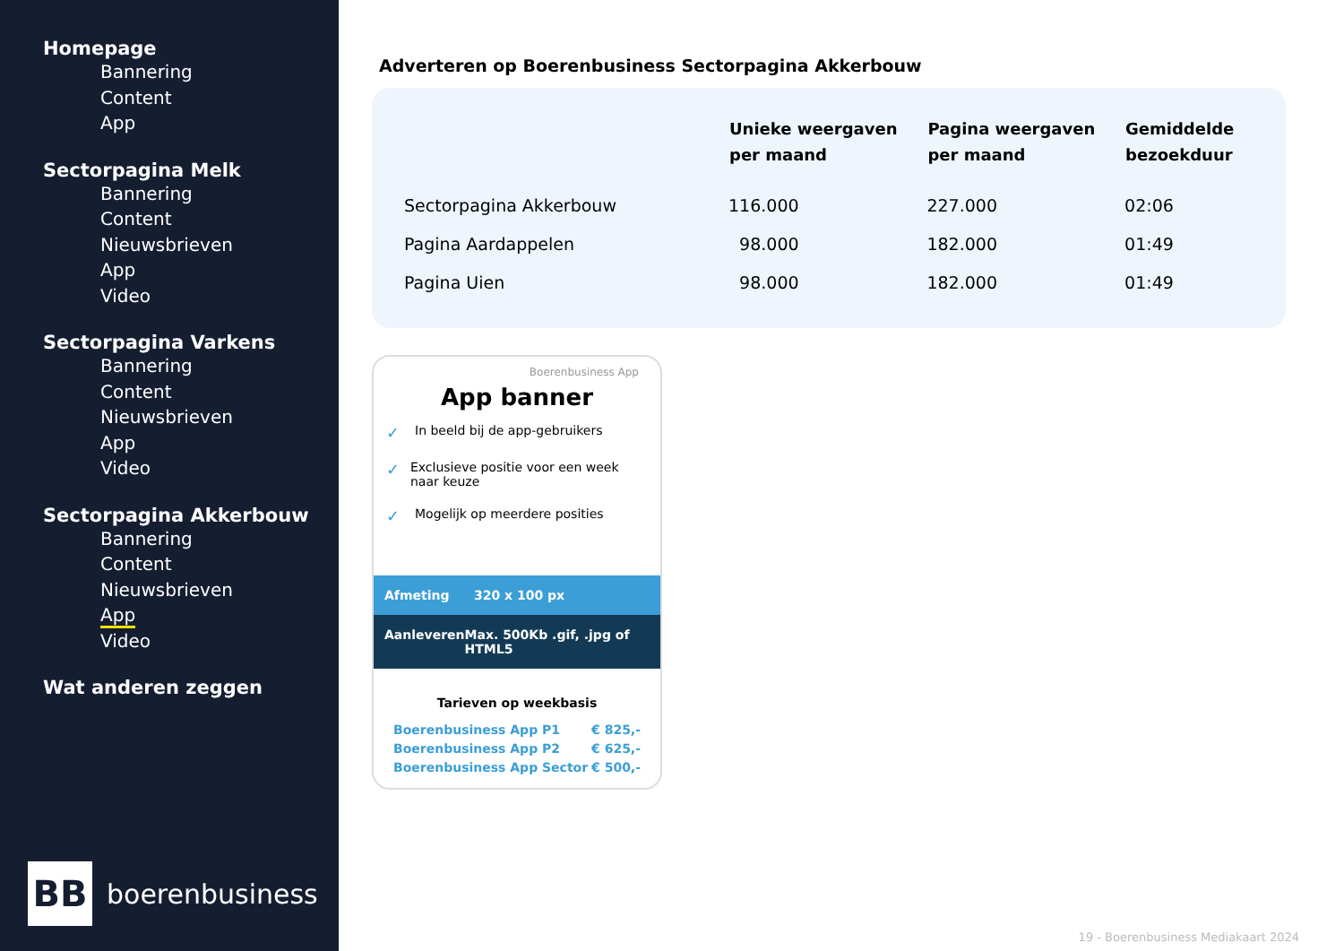Homepage
Bannering
Content
App
Sectorpagina Melk
Bannering
Content
Nieuwsbrieven
App
Video
Sectorpagina Varkens
Bannering
Content
Nieuwsbrieven
App
Video
Sectorpagina Akkerbouw
Bannering
Content
Nieuwsbrieven
App
Video
Wat anderen zeggen
BB
boerenbusiness
Adverteren op Boerenbusiness Sectorpagina Akkerbouw
| | Unieke weergaven per maand | Pagina weergaven per maand | Gemiddelde bezoekduur |
| --- | --- | --- | --- |
| Sectorpagina Akkerbouw | 116.000 | 227.000 | 02:06 |
| Pagina Aardappelen | 98.000 | 182.000 | 01:49 |
| Pagina Uien | 98.000 | 182.000 | 01:49 |
Boerenbusiness App
App banner
✓ In beeld bij de app-gebruikers
✓ Exclusieve positie voor een week naar keuze
✓ Mogelijk op meerdere posities
Afmeting 320 x 100 px
Aanleveren Max. 500Kb .gif, .jpg of HTML5
Tarieven op weekbasis
Boerenbusiness App P1 € 825,-
Boerenbusiness App P2 € 625,-
Boerenbusiness App Sector € 500,-
19 - Boerenbusiness Mediakaart 2024